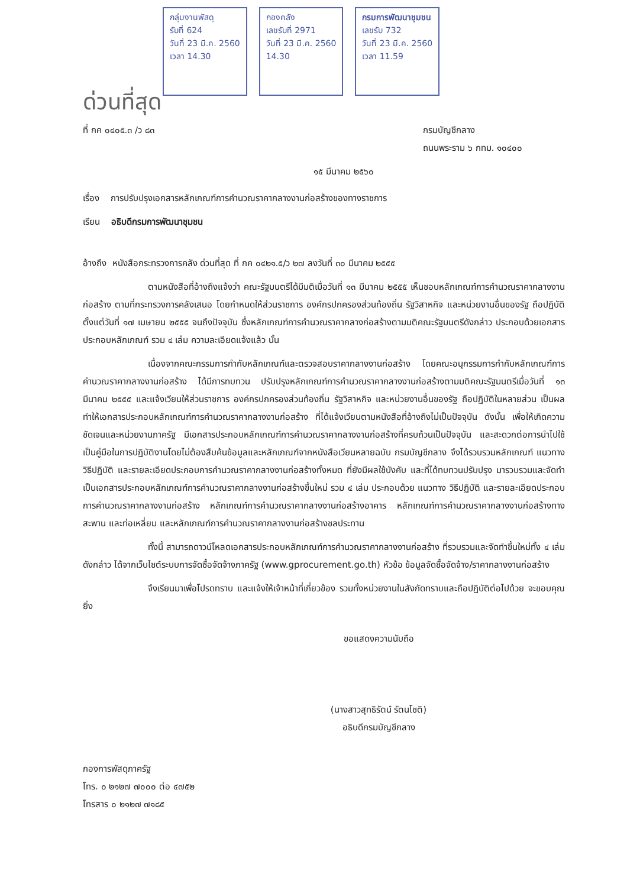กลุ่มงานพัสดุ
รับที่ 624
วันที่ 23 มี.ค. 2560
เวลา 14.30
กองคลัง
เลขรับที่ 2971
วันที่ 23 มี.ค. 2560
14.30
กรมการพัฒนาชุมชน
เลขรับ 732
วันที่ 23 มี.ค. 2560
เวลา 11.59
ด่วนที่สุด
ที่ กค ๐๔๐๕.๓ /ว ๘๓ กรมบัญชีกลาง
ถนนพระราม ๖ กทม. ๑๐๔๐๐
๑๕ มีนาคม ๒๕๖๐
เรื่อง การปรับปรุงเอกสารหลักเกณฑ์การคำนวณราคากลางงานก่อสร้างของทางราชการ
เรียน อธิบดีกรมการพัฒนาชุมชน
อ้างถึง หนังสือกระทรวงการคลัง ด่วนที่สุด ที่ กค ๐๔๒๑.๕/ว ๒๗ ลงวันที่ ๓๐ มีนาคม ๒๕๕๕
ตามหนังสือที่อ้างถึงแจ้งว่า คณะรัฐมนตรีได้มีมติเมื่อวันที่ ๑๓ มีนาคม ๒๕๕๕ เห็นชอบหลักเกณฑ์การคำนวณราคากลางงานก่อสร้าง ตามที่กระทรวงการคลังเสนอ โดยกำหนดให้ส่วนราชการ องค์กรปกครองส่วนท้องถิ่น รัฐวิสาหกิจ และหน่วยงานอื่นของรัฐ ถือปฏิบัติตั้งแต่วันที่ ๑๗ เมษายน ๒๕๕๕ จนถึงปัจจุบัน ซึ่งหลักเกณฑ์การคำนวณราคากลางก่อสร้างตามมติคณะรัฐมนตรีดังกล่าว ประกอบด้วยเอกสารประกอบหลักเกณฑ์ รวม ๔ เล่ม ความละเอียดแจ้งแล้ว นั้น
เนื่องจากคณะกรรมการกำกับหลักเกณฑ์และตรวจสอบราคากลางงานก่อสร้าง โดยคณะอนุกรรมการกำกับหลักเกณฑ์การคำนวณราคากลางงานก่อสร้าง ได้มีการทบทวน ปรับปรุงหลักเกณฑ์การคำนวณราคากลางงานก่อสร้างตามมติคณะรัฐมนตรีเมื่อวันที่ ๑๓ มีนาคม ๒๕๕๕ และแจ้งเวียนให้ส่วนราชการ องค์กรปกครองส่วนท้องถิ่น รัฐวิสาหกิจ และหน่วยงานอื่นของรัฐ ถือปฏิบัติในหลายส่วน เป็นผลทำให้เอกสารประกอบหลักเกณฑ์การคำนวณราคากลางงานก่อสร้าง ที่ได้แจ้งเวียนตามหนังสือที่อ้างถึงไม่เป็นปัจจุบัน ดังนั้น เพื่อให้เกิดความชัดเจนและหน่วยงานภาครัฐ มีเอกสารประกอบหลักเกณฑ์การคำนวณราคากลางงานก่อสร้างที่ครบถ้วนเป็นปัจจุบัน และสะดวกต่อการนำไปใช้เป็นคู่มือในการปฏิบัติงานโดยไม่ต้องสืบค้นข้อมูลและหลักเกณฑ์จากหนังสือเวียนหลายฉบับ กรมบัญชีกลาง จึงได้รวบรวมหลักเกณฑ์ แนวทาง วิธีปฏิบัติ และรายละเอียดประกอบการคำนวณราคากลางงานก่อสร้างทั้งหมด ที่ยังมีผลใช้บังคับ และที่ได้ทบทวนปรับปรุง มารวบรวมและจัดทำเป็นเอกสารประกอบหลักเกณฑ์การคำนวณราคากลางงานก่อสร้างขึ้นใหม่ รวม ๔ เล่ม ประกอบด้วย แนวทาง วิธีปฏิบัติ และรายละเอียดประกอบการคำนวณราคากลางงานก่อสร้าง หลักเกณฑ์การคำนวณราคากลางงานก่อสร้างอาคาร หลักเกณฑ์การคำนวณราคากลางงานก่อสร้างทาง สะพาน และท่อเหลี่ยม และหลักเกณฑ์การคำนวณราคากลางงานก่อสร้างชลประทาน
ทั้งนี้ สามารถดาวน์โหลดเอกสารประกอบหลักเกณฑ์การคำนวณราคากลางงานก่อสร้าง ที่รวบรวมและจัดทำขึ้นใหม่ทั้ง ๔ เล่ม ดังกล่าว ได้จากเว็บไซต์ระบบการจัดซื้อจัดจ้างภาครัฐ (www.gprocurement.go.th) หัวข้อ ข้อมูลจัดซื้อจัดจ้าง/ราคากลางงานก่อสร้าง
จึงเรียนมาเพื่อโปรดทราบ และแจ้งให้เจ้าหน้าที่เกี่ยวข้อง รวมทั้งหน่วยงานในสังกัดทราบและถือปฏิบัติต่อไปด้วย จะขอบคุณยิ่ง
ขอแสดงความนับถือ
(นางสาวสุทธิรัตน์ รัตนโชติ)
อธิบดีกรมบัญชีกลาง
กองการพัสดุภาครัฐ
โทร. ๐ ๒๑๒๗ ๗๐๐๐ ต่อ ๔๗๕๒
โทรสาร ๐ ๒๑๒๗ ๗๑๘๕